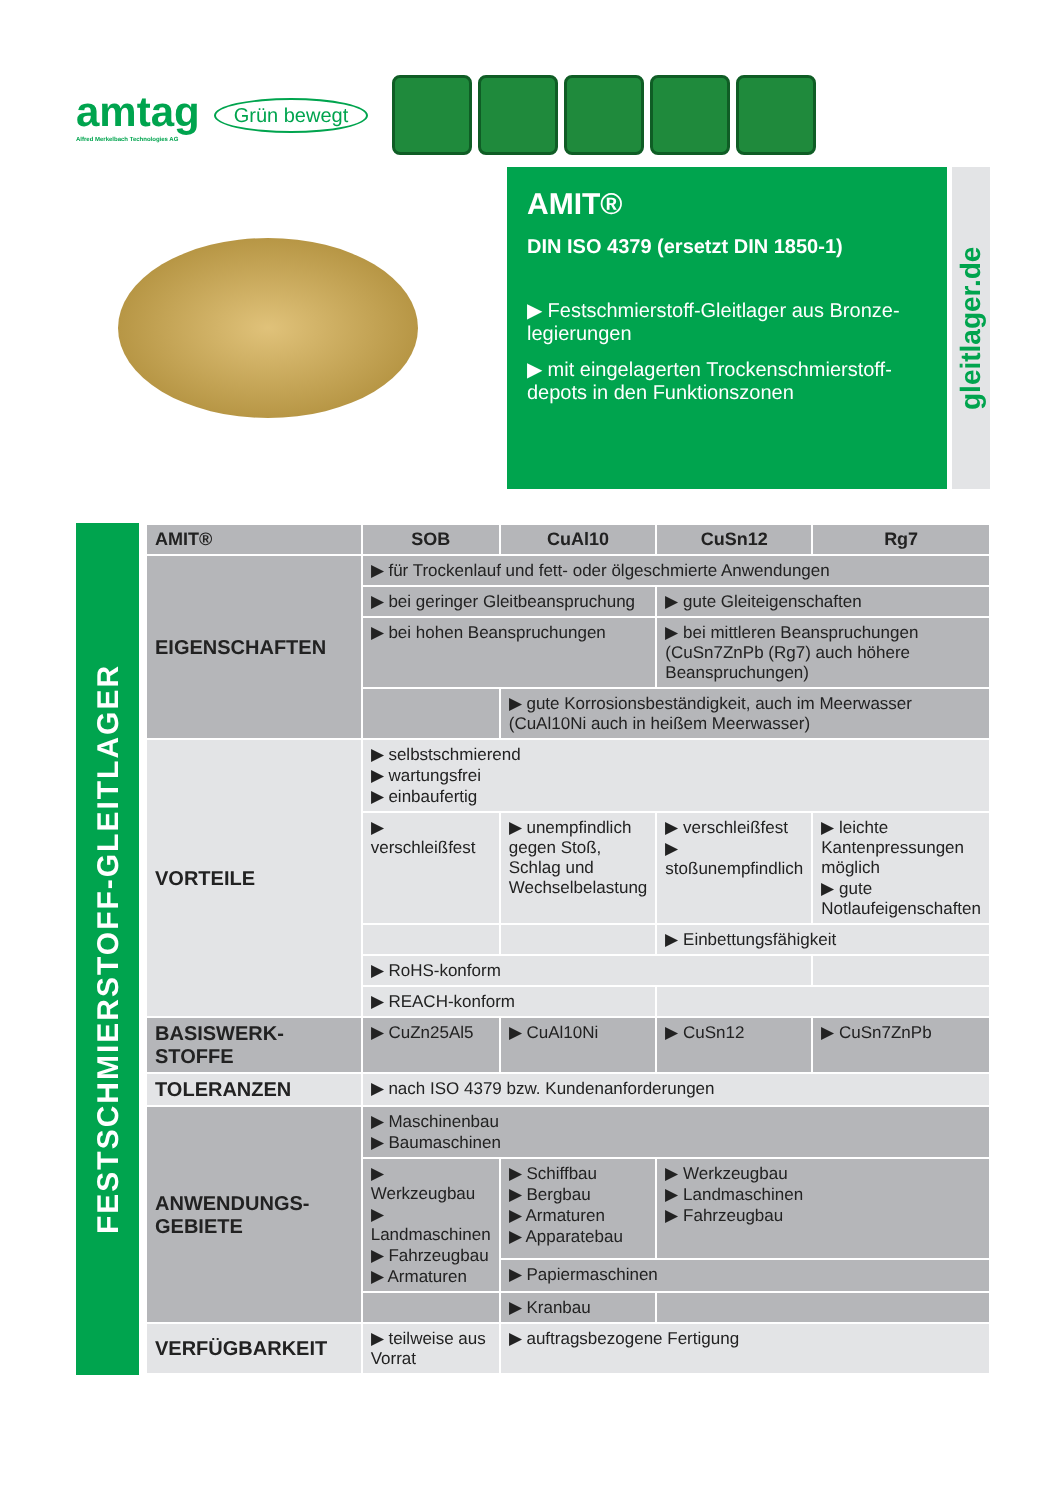amtag
Alfred Merkelbach Technologies AG
Grün bewegt
AMIT®
DIN ISO 4379 (ersetzt DIN 1850-1)
▶ Festschmierstoff-Gleitlager aus Bronze-legierungen
▶ mit eingelagerten Trockenschmierstoff-depots in den Funktionszonen
gleitlager.de
FESTSCHMIERSTOFF-GLEITLAGER
| AMIT® | SOB | CuAl10 | CuSn12 | Rg7 |
| --- | --- | --- | --- | --- |
| EIGENSCHAFTEN | ▶ für Trockenlauf und fett- oder ölgeschmierte Anwendungen | | | |
| | ▶ bei geringer Gleitbeanspruchung | | ▶ gute Gleiteigenschaften | |
| | ▶ bei hohen Beanspruchungen | | ▶ bei mittleren Beanspruchungen (CuSn7ZnPb (Rg7) auch höhere Beanspruchungen) | |
| | | ▶ gute Korrosionsbeständigkeit, auch im Meerwasser (CuAl10Ni auch in heißem Meerwasser) | | |
| VORTEILE | ▶ selbstschmierend ▶ wartungsfrei ▶ einbaufertig | | | |
| | ▶ verschleißfest | ▶ unempfindlich gegen Stoß, Schlag und Wechselbelastung | ▶ verschleißfest ▶ stoßunempfindlich | ▶ leichte Kantenpressungen möglich ▶ gute Notlaufeigenschaften |
| | | | ▶ Einbettungsfähigkeit | |
| | ▶ RoHS-konform | | | |
| | ▶ REACH-konform | | | |
| BASISWERK- STOFFE | ▶ CuZn25Al5 | ▶ CuAl10Ni | ▶ CuSn12 | ▶ CuSn7ZnPb |
| TOLERANZEN | ▶ nach ISO 4379 bzw. Kundenanforderungen | | | |
| ANWENDUNGS- GEBIETE | ▶ Maschinenbau ▶ Baumaschinen | | | |
| | ▶ Werkzeugbau ▶ Landmaschinen ▶ Fahrzeugbau ▶ Armaturen | ▶ Schiffbau ▶ Bergbau ▶ Armaturen ▶ Apparatebau | ▶ Werkzeugbau ▶ Landmaschinen ▶ Fahrzeugbau | |
| | | ▶ Papiermaschinen | | |
| | | ▶ Kranbau | | |
| VERFÜGBARKEIT | ▶ teilweise aus Vorrat | ▶ auftragsbezogene Fertigung | | |